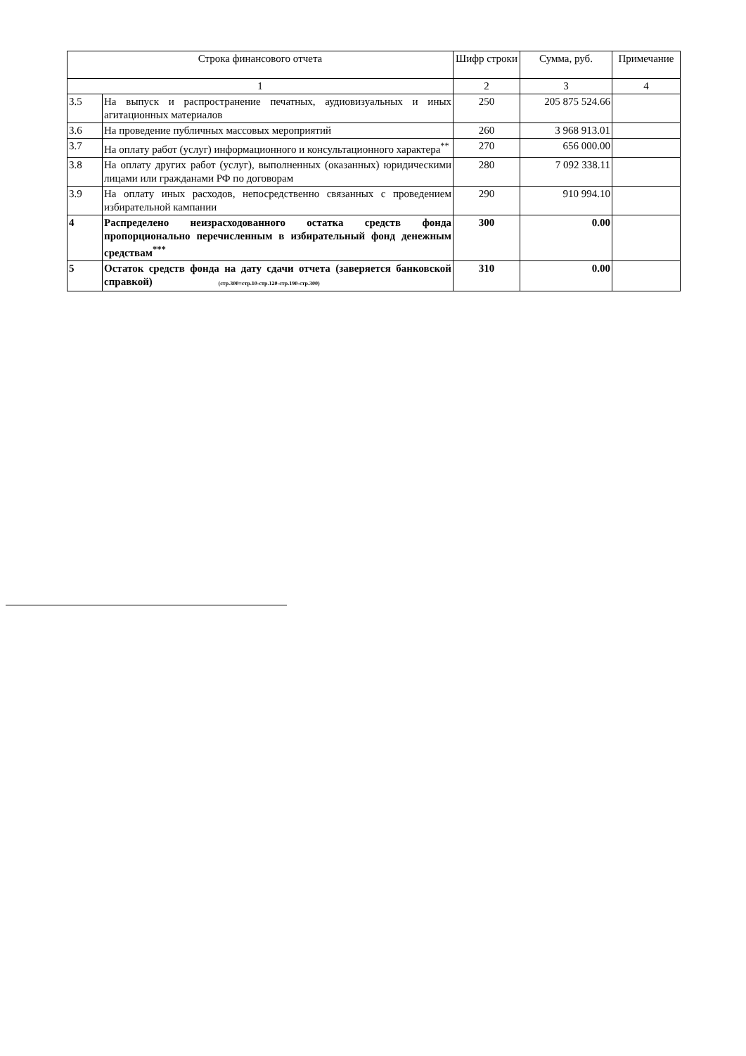| Строка финансового отчета | | Шифр строки | Сумма, руб. | Примечание |
| --- | --- | --- | --- | --- |
| 1 | | 2 | 3 | 4 |
| 3.5 | На выпуск и распространение печатных, аудиовизуальных и иных агитационных материалов | 250 | 205 875 524.66 | |
| 3.6 | На проведение публичных массовых мероприятий | 260 | 3 968 913.01 | |
| 3.7 | На оплату работ (услуг) информационного и консультационного характера<sup>**</sup> | 270 | 656 000.00 | |
| 3.8 | На оплату других работ (услуг), выполненных (оказанных) юридическими лицами или гражданами РФ по договорам | 280 | 7 092 338.11 | |
| 3.9 | На оплату иных расходов, непосредственно связанных с проведением избирательной кампании | 290 | 910 994.10 | |
| 4 | Распределено неизрасходованного остатка средств фонда пропорционально перечисленным в избирательный фонд денежным средствам<sup>***</sup> | 300 | 0.00 | |
| 5 | Остаток средств фонда на дату сдачи отчета (заверяется банковской справкой) (стр.300=стр.10-стр.120-стр.190-стр.300) | 310 | 0.00 | |